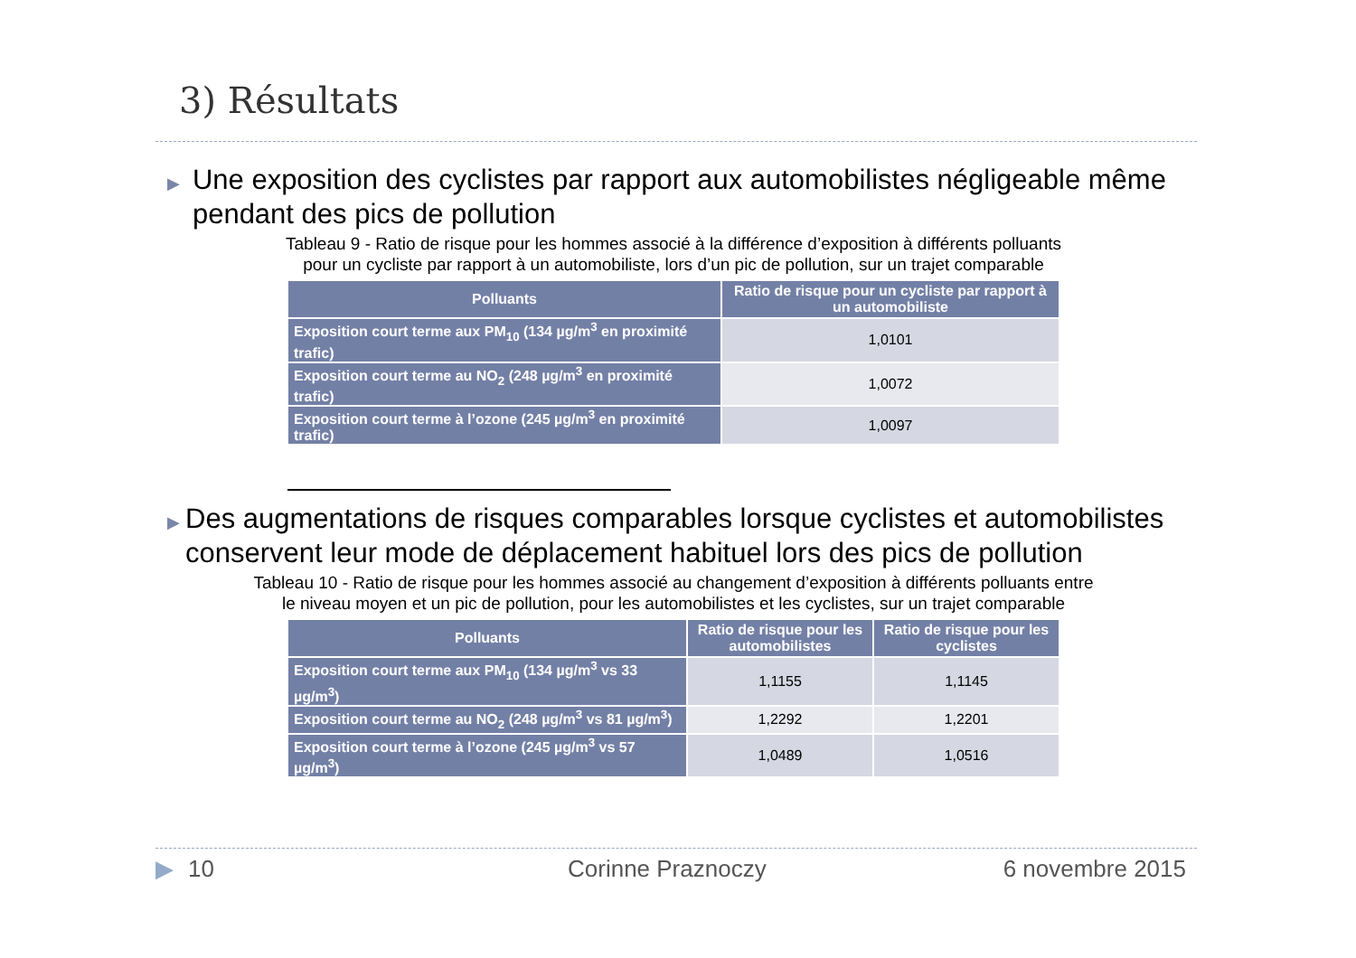3) Résultats
▶ Une exposition des cyclistes par rapport aux automobilistes négligeable même pendant des pics de pollution
Tableau 9 - Ratio de risque pour les hommes associé à la différence d’exposition à différents polluants
pour un cycliste par rapport à un automobiliste, lors d’un pic de pollution, sur un trajet comparable
| Polluants | Ratio de risque pour un cycliste par rapport à un automobiliste |
| --- | --- |
| Exposition court terme aux PM<sub>10</sub> (134 µg/m<sup>3</sup> en proximité trafic) | 1,0101 |
| Exposition court terme au NO<sub>2</sub> (248 µg/m<sup>3</sup> en proximité trafic) | 1,0072 |
| Exposition court terme à l’ozone (245 µg/m<sup>3</sup> en proximité trafic) | 1,0097 |
▶ Des augmentations de risques comparables lorsque cyclistes et automobilistes conservent leur mode de déplacement habituel lors des pics de pollution
Tableau 10 - Ratio de risque pour les hommes associé au changement d’exposition à différents polluants entre
le niveau moyen et un pic de pollution, pour les automobilistes et les cyclistes, sur un trajet comparable
| Polluants | Ratio de risque pour les automobilistes | Ratio de risque pour les cyclistes |
| --- | --- | --- |
| Exposition court terme aux PM<sub>10</sub> (134 µg/m<sup>3</sup> vs 33 µg/m<sup>3</sup>) | 1,1155 | 1,1145 |
| Exposition court terme au NO<sub>2</sub> (248 µg/m<sup>3</sup> vs 81 µg/m<sup>3</sup>) | 1,2292 | 1,2201 |
| Exposition court terme à l’ozone (245 µg/m<sup>3</sup> vs 57 µg/m<sup>3</sup>) | 1,0489 | 1,0516 |
▶ 10 Corinne Praznoczy 6 novembre 2015